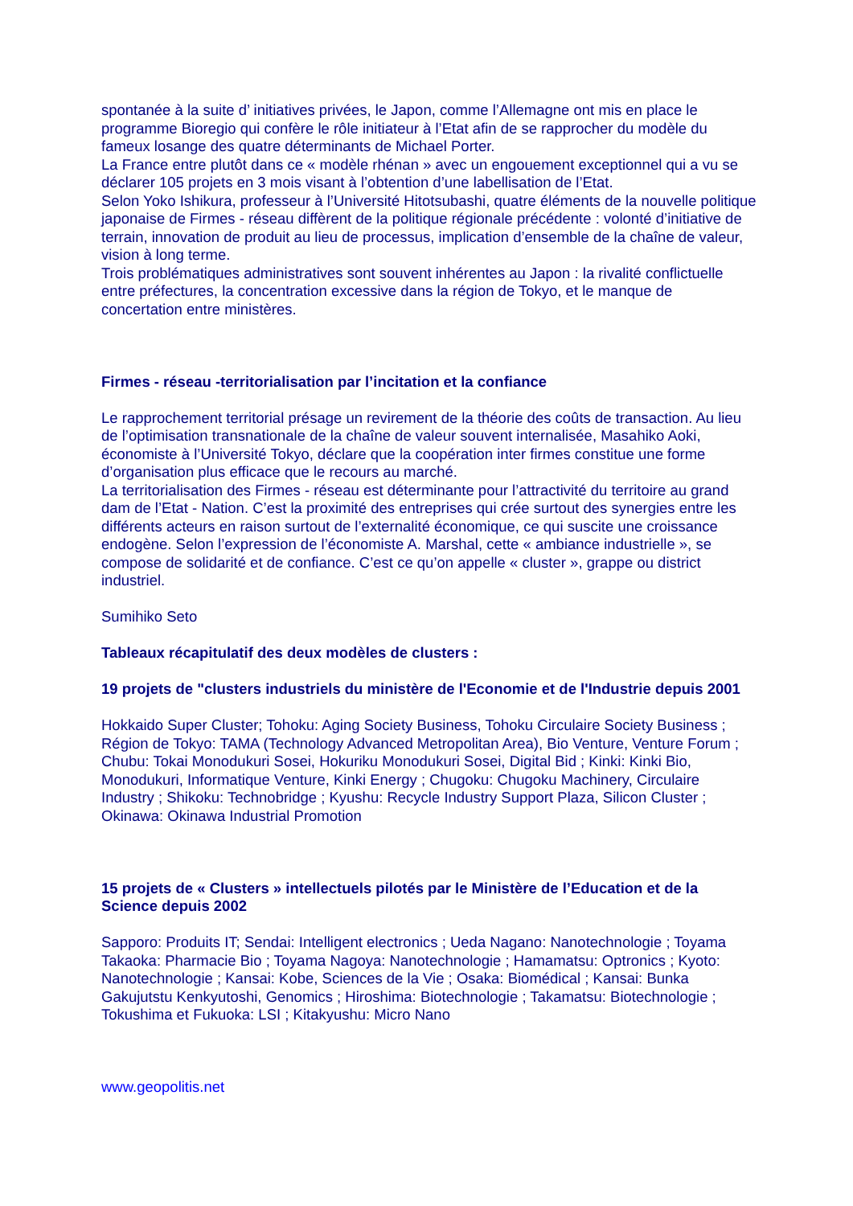spontanée à la suite d’ initiatives privées, le Japon, comme l’Allemagne ont mis en place le programme Bioregio qui confère le rôle initiateur à l’Etat afin de se rapprocher du modèle du fameux losange des quatre déterminants de Michael Porter.
La France entre plutôt dans ce « modèle rhénan » avec un engouement exceptionnel qui a vu se déclarer 105 projets en 3 mois visant à l’obtention d’une labellisation de l’Etat.
Selon Yoko Ishikura, professeur à l’Université Hitotsubashi, quatre éléments de la nouvelle politique japonaise de Firmes - réseau diffèrent de la politique régionale précédente : volonté d’initiative de terrain, innovation de produit au lieu de processus, implication d’ensemble de la chaîne de valeur, vision à long terme.
Trois problématiques administratives sont souvent inhérentes au Japon : la rivalité conflictuelle entre préfectures, la concentration excessive dans la région de Tokyo, et le manque de concertation entre ministères.
Firmes - réseau -territorialisation par l’incitation et la confiance
Le rapprochement territorial présage un revirement de la théorie des coûts de transaction. Au lieu de l’optimisation transnationale de la chaîne de valeur souvent internalisée, Masahiko Aoki, économiste à l’Université Tokyo, déclare que la coopération inter firmes constitue une forme d’organisation plus efficace que le recours au marché.
La territorialisation des Firmes - réseau est déterminante pour l’attractivité du territoire au grand dam de l’Etat - Nation. C’est la proximité des entreprises qui crée surtout des synergies entre les différents acteurs en raison surtout de l’externalité économique, ce qui suscite une croissance endogène. Selon l’expression de l’économiste A. Marshal, cette « ambiance industrielle », se compose de solidarité et de confiance. C’est ce qu’on appelle « cluster », grappe ou district industriel.
Sumihiko Seto
Tableaux récapitulatif des deux modèles de clusters :
19 projets de "clusters industriels du ministère de l'Economie et de l'Industrie depuis 2001
Hokkaido Super Cluster; Tohoku: Aging Society Business, Tohoku Circulaire Society Business ; Région de Tokyo: TAMA (Technology Advanced Metropolitan Area), Bio Venture, Venture Forum ; Chubu: Tokai Monodukuri Sosei, Hokuriku Monodukuri Sosei, Digital Bid ; Kinki: Kinki Bio, Monodukuri, Informatique Venture, Kinki Energy ; Chugoku: Chugoku Machinery, Circulaire Industry ; Shikoku: Technobridge ; Kyushu: Recycle Industry Support Plaza, Silicon Cluster ; Okinawa: Okinawa Industrial Promotion
15 projets de « Clusters » intellectuels pilotés par le Ministère de l’Education et de la Science depuis 2002
Sapporo: Produits IT; Sendai: Intelligent electronics ; Ueda Nagano: Nanotechnologie ; Toyama Takaoka: Pharmacie Bio ; Toyama Nagoya: Nanotechnologie ; Hamamatsu: Optronics ; Kyoto: Nanotechnologie ; Kansai: Kobe, Sciences de la Vie ; Osaka: Biomédical ; Kansai: Bunka Gakujutstu Kenkyutoshi, Genomics ; Hiroshima: Biotechnologie ; Takamatsu: Biotechnologie ; Tokushima et Fukuoka: LSI ; Kitakyushu: Micro Nano
www.geopolitis.net